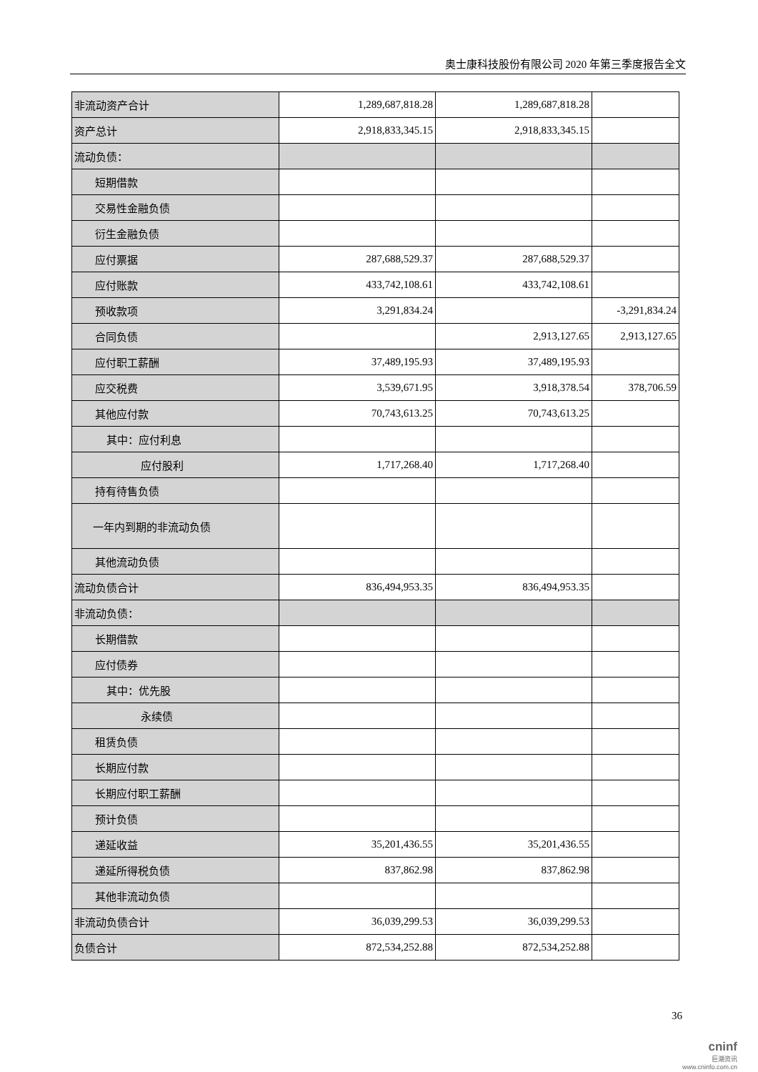奥士康科技股份有限公司 2020 年第三季度报告全文
| 非流动资产合计 | 1,289,687,818.28 | 1,289,687,818.28 | |
| 资产总计 | 2,918,833,345.15 | 2,918,833,345.15 | |
| 流动负债： | | | |
| 短期借款 | | | |
| 交易性金融负债 | | | |
| 衍生金融负债 | | | |
| 应付票据 | 287,688,529.37 | 287,688,529.37 | |
| 应付账款 | 433,742,108.61 | 433,742,108.61 | |
| 预收款项 | 3,291,834.24 | | -3,291,834.24 |
| 合同负债 | | 2,913,127.65 | 2,913,127.65 |
| 应付职工薪酬 | 37,489,195.93 | 37,489,195.93 | |
| 应交税费 | 3,539,671.95 | 3,918,378.54 | 378,706.59 |
| 其他应付款 | 70,743,613.25 | 70,743,613.25 | |
| 其中：应付利息 | | | |
| 应付股利 | 1,717,268.40 | 1,717,268.40 | |
| 持有待售负债 | | | |
| 一年内到期的非流动负债 | | | |
| 其他流动负债 | | | |
| 流动负债合计 | 836,494,953.35 | 836,494,953.35 | |
| 非流动负债： | | | |
| 长期借款 | | | |
| 应付债券 | | | |
| 其中：优先股 | | | |
| 永续债 | | | |
| 租赁负债 | | | |
| 长期应付款 | | | |
| 长期应付职工薪酬 | | | |
| 预计负债 | | | |
| 递延收益 | 35,201,436.55 | 35,201,436.55 | |
| 递延所得税负债 | 837,862.98 | 837,862.98 | |
| 其他非流动负债 | | | |
| 非流动负债合计 | 36,039,299.53 | 36,039,299.53 | |
| 负债合计 | 872,534,252.88 | 872,534,252.88 | |
36
cninf
巨潮资讯
www.cninfo.com.cn